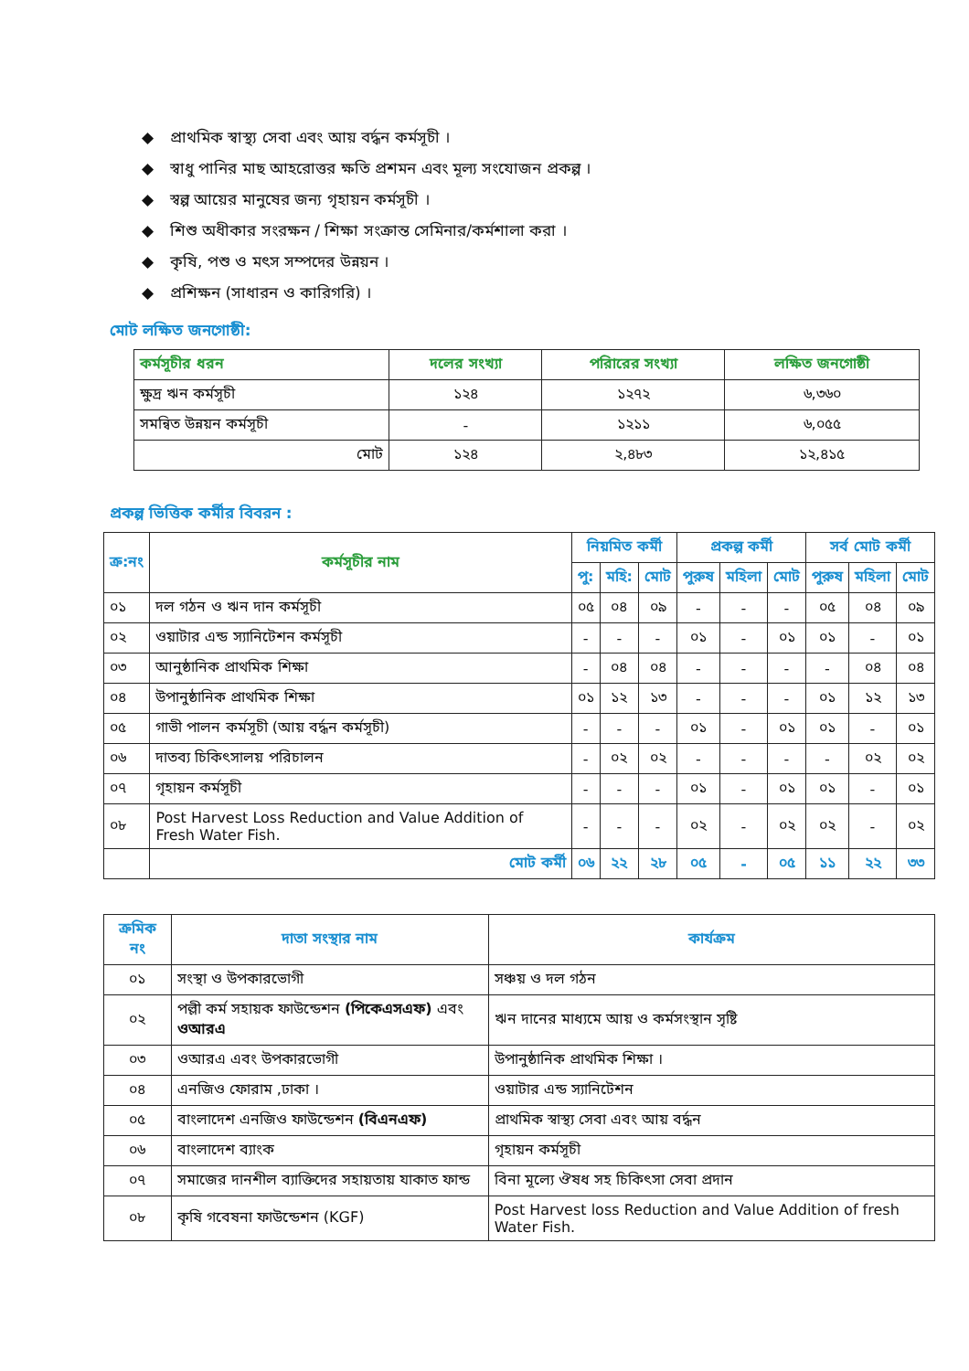◆ প্রাথমিক স্বাস্থ্য সেবা এবং আয় বর্দ্ধন কর্মসূচী ।
◆ স্বাধু পানির মাছ আহরোত্তর ক্ষতি প্রশমন এবং মূল্য সংযোজন প্রকল্প ।
◆ স্বল্প আয়ের মানুষের জন্য গৃহায়ন কর্মসূচী ।
◆ শিশু অধীকার সংরক্ষন / শিক্ষা সংক্রান্ত সেমিনার/কর্মশালা করা ।
◆ কৃষি, পশু ও মৎস সম্পদের উন্নয়ন ।
◆ প্রশিক্ষন (সাধারন ও কারিগরি) ।
মোট লক্ষিত জনগোষ্ঠী:
| কর্মসূচীর ধরন | দলের সংখ্যা | পরিারের সংখ্যা | লক্ষিত জনগোষ্ঠী |
| --- | --- | --- | --- |
| ক্ষুদ্র ঋন কর্মসূচী | ১২৪ | ১২৭২ | ৬,৩৬০ |
| সমন্বিত উন্নয়ন কর্মসূচী | - | ১২১১ | ৬,০৫৫ |
| মোট | ১২৪ | ২,৪৮৩ | ১২,৪১৫ |
প্রকল্প ভিত্তিক কর্মীর বিবরন :
| ক্র:নং | কর্মসূচীর নাম | নিয়মিত কর্মী | | | প্রকল্প কর্মী | | | সর্ব মোট কর্মী | | |
| --- | --- | --- | --- | --- | --- | --- | --- | --- | --- | --- |
| | | পু: | মহি: | মোট | পুরুষ | মহিলা | মোট | পুরুষ | মহিলা | মোট |
| ০১ | দল গঠন ও ঋন দান কর্মসূচী | ০৫ | ০৪ | ০৯ | - | - | - | ০৫ | ০৪ | ০৯ |
| ০২ | ওয়াটার এন্ড স্যানিটেশন কর্মসূচী | - | - | - | ০১ | - | ০১ | ০১ | - | ০১ |
| ০৩ | আনুষ্ঠানিক প্রাথমিক শিক্ষা | - | ০৪ | ০৪ | - | - | - | - | ০৪ | ০৪ |
| ০৪ | উপানুষ্ঠানিক প্রাথমিক শিক্ষা | ০১ | ১২ | ১৩ | - | - | - | ০১ | ১২ | ১৩ |
| ০৫ | গাভী পালন কর্মসূচী (আয় বর্দ্ধন কর্মসূচী) | - | - | - | ০১ | - | ০১ | ০১ | - | ০১ |
| ০৬ | দাতব্য চিকিৎসালয় পরিচালন | - | ০২ | ০২ | - | - | - | - | ০২ | ০২ |
| ০৭ | গৃহায়ন কর্মসূচী | - | - | - | ০১ | - | ০১ | ০১ | - | ০১ |
| ০৮ | Post Harvest Loss Reduction and Value Addition of Fresh Water Fish. | - | - | - | ০২ | - | ০২ | ০২ | - | ০২ |
| | মোট কর্মী | ০৬ | ২২ | ২৮ | ০৫ | - | ০৫ | ১১ | ২২ | ৩৩ |
| ক্রমিক নং | দাতা সংস্থার নাম | কার্যক্রম |
| --- | --- | --- |
| ০১ | সংস্থা ও উপকারভোগী | সঞ্চয় ও দল গঠন |
| ০২ | পল্লী কর্ম সহায়ক ফাউন্ডেশন (পিকেএসএফ) এবং ওআরএ | ঋন দানের মাধ্যমে আয় ও কর্মসংস্থান সৃষ্টি |
| ০৩ | ওআরএ এবং উপকারভোগী | উপানুষ্ঠানিক প্রাথমিক শিক্ষা । |
| ০৪ | এনজিও ফোরাম ,ঢাকা । | ওয়াটার এন্ড স্যানিটেশন |
| ০৫ | বাংলাদেশ এনজিও ফাউন্ডেশন (বিএনএফ) | প্রাথমিক স্বাস্থ্য সেবা এবং আয় বর্দ্ধন |
| ০৬ | বাংলাদেশ ব্যাংক | গৃহায়ন কর্মসূচী |
| ০৭ | সমাজের দানশীল ব্যাক্তিদের সহায়তায় যাকাত ফান্ড | বিনা মূল্যে ঔষধ সহ চিকিৎসা সেবা প্রদান |
| ০৮ | কৃষি গবেষনা ফাউন্ডেশন (KGF) | Post Harvest loss Reduction and Value Addition of fresh Water Fish. |